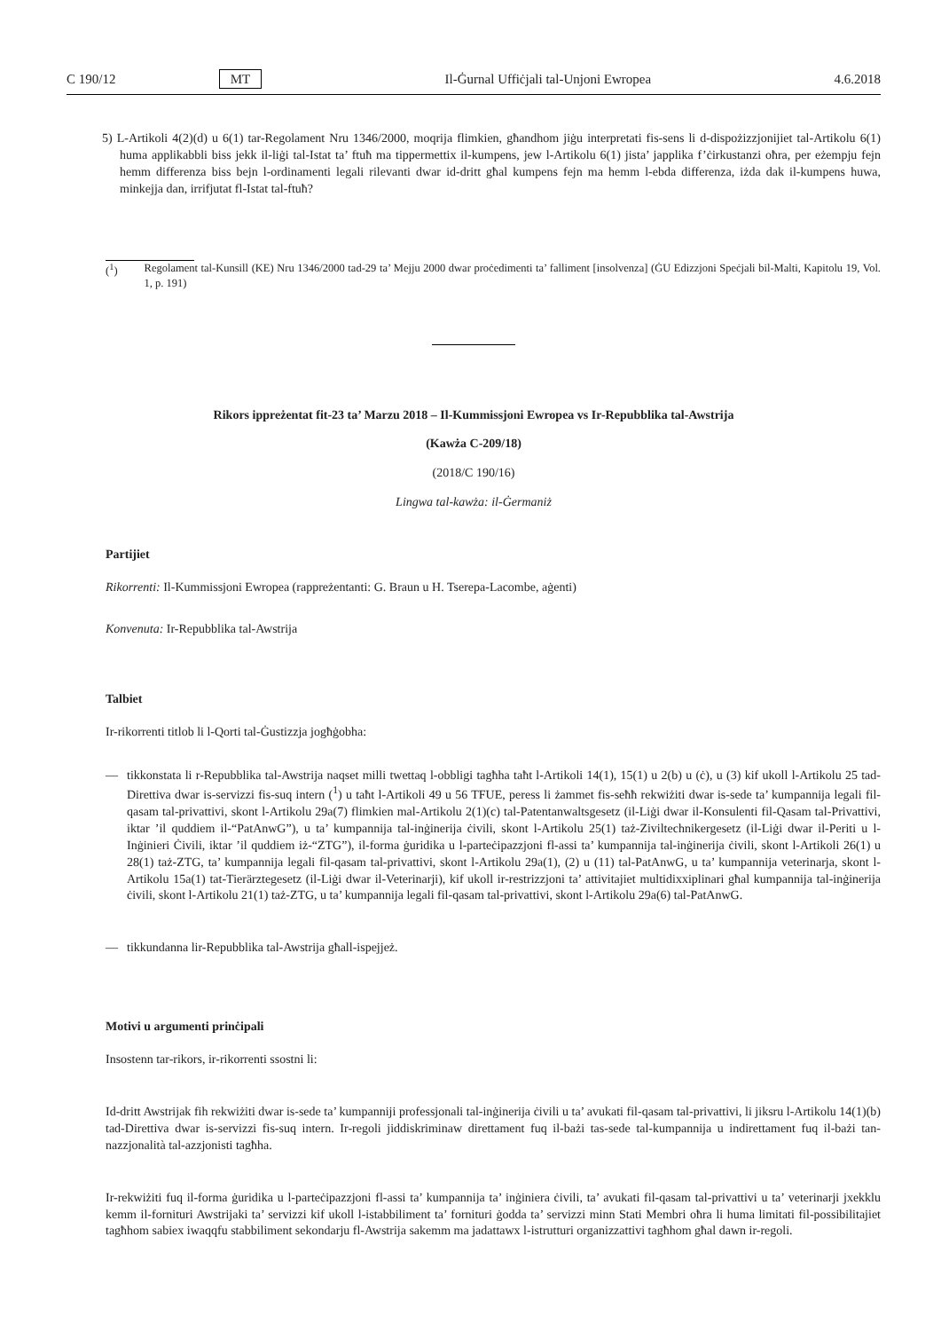C 190/12 MT Il-Ġurnal Uffiċjali tal-Unjoni Ewropea 4.6.2018
5) L-Artikoli 4(2)(d) u 6(1) tar-Regolament Nru 1346/2000, moqrija flimkien, għandhom jiġu interpretati fis-sens li d-dispożizzjonijiet tal-Artikolu 6(1) huma applikabbli biss jekk il-liġi tal-Istat ta’ ftuħ ma tippermettix il-kumpens, jew l-Artikolu 6(1) jista’ japplika f’ċirkustanzi oħra, per eżempju fejn hemm differenza biss bejn l-ordinamenti legali rilevanti dwar id-dritt għal kumpens fejn ma hemm l-ebda differenza, iżda dak il-kumpens huwa, minkejja dan, irrifjutat fl-Istat tal-ftuħ?
(<sup>1</sup>) Regolament tal-Kunsill (KE) Nru 1346/2000 tad-29 ta’ Mejju 2000 dwar proċedimenti ta’ falliment [insolvenza] (ĠU Edizzjoni Speċjali bil-Malti, Kapitolu 19, Vol. 1, p. 191)
Rikors ippreżentat fit-23 ta’ Marzu 2018 – Il-Kummissjoni Ewropea vs Ir-Repubblika tal-Awstrija
(Kawża C-209/18)
(2018/C 190/16)
Lingwa tal-kawża: il-Ġermaniż
Partijiet
Rikorrenti: Il-Kummissjoni Ewropea (rappreżentanti: G. Braun u H. Tserepa-Lacombe, aġenti)
Konvenuta: Ir-Repubblika tal-Awstrija
Talbiet
Ir-rikorrenti titlob li l-Qorti tal-Ġustizzja jogħġobha:
— tikkonstata li r-Repubblika tal-Awstrija naqset milli twettaq l-obbligi tagħha taħt l-Artikoli 14(1), 15(1) u 2(b) u (ċ), u (3) kif ukoll l-Artikolu 25 tad-Direttiva dwar is-servizzi fis-suq intern (<sup>1</sup>) u taħt l-Artikoli 49 u 56 TFUE, peress li żammet fis-seħħ rekwiżiti dwar is-sede ta’ kumpannija legali fil-qasam tal-privattivi, skont l-Artikolu 29a(7) flimkien mal-Artikolu 2(1)(c) tal-Patentanwaltsgesetz (il-Liġi dwar il-Konsulenti fil-Qasam tal-Privattivi, iktar ’il quddiem il-“PatAnwG”), u ta’ kumpannija tal-inġinerija ċivili, skont l-Artikolu 25(1) taż-Ziviltechnikergesetz (il-Liġi dwar il-Periti u l-Inġinieri Ċivili, iktar ’il quddiem iż-“ZTG”), il-forma ġuridika u l-parteċipazzjoni fl-assi ta’ kumpannija tal-inġinerija ċivili, skont l-Artikoli 26(1) u 28(1) taż-ZTG, ta’ kumpannija legali fil-qasam tal-privattivi, skont l-Artikolu 29a(1), (2) u (11) tal-PatAnwG, u ta’ kumpannija veterinarja, skont l-Artikolu 15a(1) tat-Tierärztegesetz (il-Liġi dwar il-Veterinarji), kif ukoll ir-restrizzjoni ta’ attivitajiet multidixxiplinari għal kumpannija tal-inġinerija ċivili, skont l-Artikolu 21(1) taż-ZTG, u ta’ kumpannija legali fil-qasam tal-privattivi, skont l-Artikolu 29a(6) tal-PatAnwG.
— tikkundanna lir-Repubblika tal-Awstrija għall-ispejjeż.
Motivi u argumenti prinċipali
Insostenn tar-rikors, ir-rikorrenti ssostni li:
Id-dritt Awstrijak fih rekwiżiti dwar is-sede ta’ kumpanniji professjonali tal-inġinerija ċivili u ta’ avukati fil-qasam tal-privattivi, li jiksru l-Artikolu 14(1)(b) tad-Direttiva dwar is-servizzi fis-suq intern. Ir-regoli jiddiskriminaw direttament fuq il-bażi tas-sede tal-kumpannija u indirettament fuq il-bażi tan-nazzjonalità tal-azzjonisti tagħha.
Ir-rekwiżiti fuq il-forma ġuridika u l-parteċipazzjoni fl-assi ta’ kumpannija ta’ inġiniera ċivili, ta’ avukati fil-qasam tal-privattivi u ta’ veterinarji jxekklu kemm il-fornituri Awstrijaki ta’ servizzi kif ukoll l-istabbiliment ta’ fornituri ġodda ta’ servizzi minn Stati Membri oħra li huma limitati fil-possibilitajiet tagħhom sabiex iwaqqfu stabbiliment sekondarju fl-Awstrija sakemm ma jadattawx l-istrutturi organizzattivi tagħhom għal dawn ir-regoli.